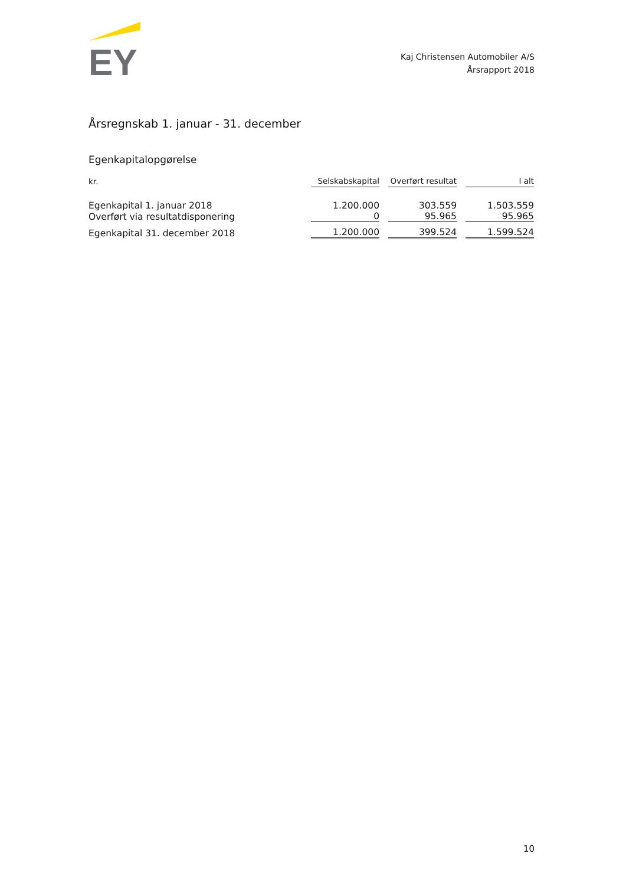EY
Kaj Christensen Automobiler A/S
Årsrapport 2018
Årsregnskab 1. januar - 31. december
Egenkapitalopgørelse
| kr. | Selskabskapital | Overført resultat | I alt |
| --- | --- | --- | --- |
| Egenkapital 1. januar 2018 | 1.200.000 | 303.559 | 1.503.559 |
| Overført via resultatdisponering | 0 | 95.965 | 95.965 |
| Egenkapital 31. december 2018 | 1.200.000 | 399.524 | 1.599.524 |
10